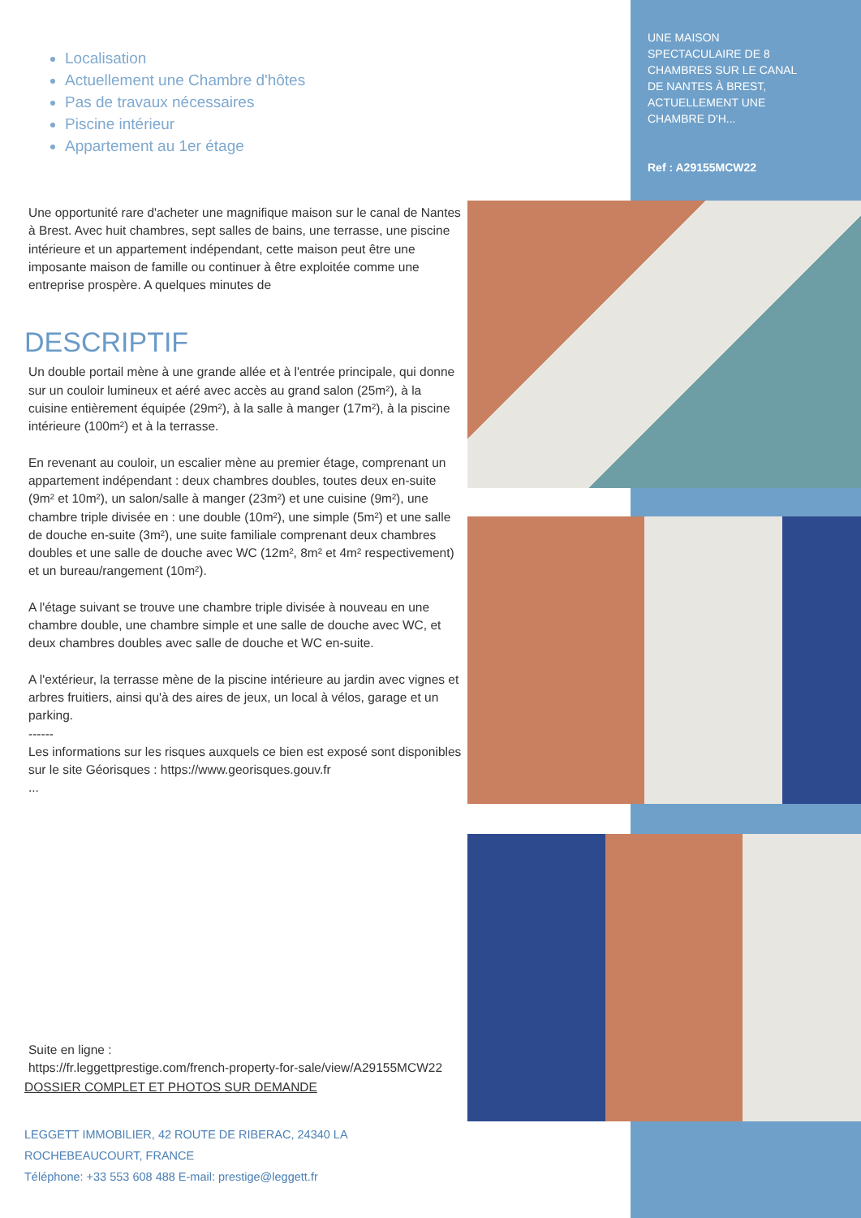Localisation
Actuellement une Chambre d'hôtes
Pas de travaux nécessaires
Piscine intérieur
Appartement au 1er étage
Une opportunité rare d'acheter une magnifique maison sur le canal de Nantes à Brest. Avec huit chambres, sept salles de bains, une terrasse, une piscine intérieure et un appartement indépendant, cette maison peut être une imposante maison de famille ou continuer à être exploitée comme une entreprise prospère. A quelques minutes de
DESCRIPTIF
Un double portail mène à une grande allée et à l'entrée principale, qui donne sur un couloir lumineux et aéré avec accès au grand salon (25m²), à la cuisine entièrement équipée (29m²), à la salle à manger (17m²), à la piscine intérieure (100m²) et à la terrasse.
En revenant au couloir, un escalier mène au premier étage, comprenant un appartement indépendant : deux chambres doubles, toutes deux en-suite (9m² et 10m²), un salon/salle à manger (23m²) et une cuisine (9m²), une chambre triple divisée en : une double (10m²), une simple (5m²) et une salle de douche en-suite (3m²), une suite familiale comprenant deux chambres doubles et une salle de douche avec WC (12m², 8m² et 4m² respectivement) et un bureau/rangement (10m²).
A l'étage suivant se trouve une chambre triple divisée à nouveau en une chambre double, une chambre simple et une salle de douche avec WC, et deux chambres doubles avec salle de douche et WC en-suite.
A l'extérieur, la terrasse mène de la piscine intérieure au jardin avec vignes et arbres fruitiers, ainsi qu'à des aires de jeux, un local à vélos, garage et un parking.
------
Les informations sur les risques auxquels ce bien est exposé sont disponibles sur le site Géorisques : https://www.georisques.gouv.fr
...
Suite en ligne :
https://fr.leggettprestige.com/french-property-for-sale/view/A29155MCW22
DOSSIER COMPLET ET PHOTOS SUR DEMANDE
LEGGETT IMMOBILIER, 42 ROUTE DE RIBERAC, 24340 LA ROCHEBEAUCOURT, FRANCE
Téléphone: +33 553 608 488 E-mail: prestige@leggett.fr
UNE MAISON SPECTACULAIRE DE 8 CHAMBRES SUR LE CANAL DE NANTES À BREST, ACTUELLEMENT UNE CHAMBRE D'H...
Ref : A29155MCW22